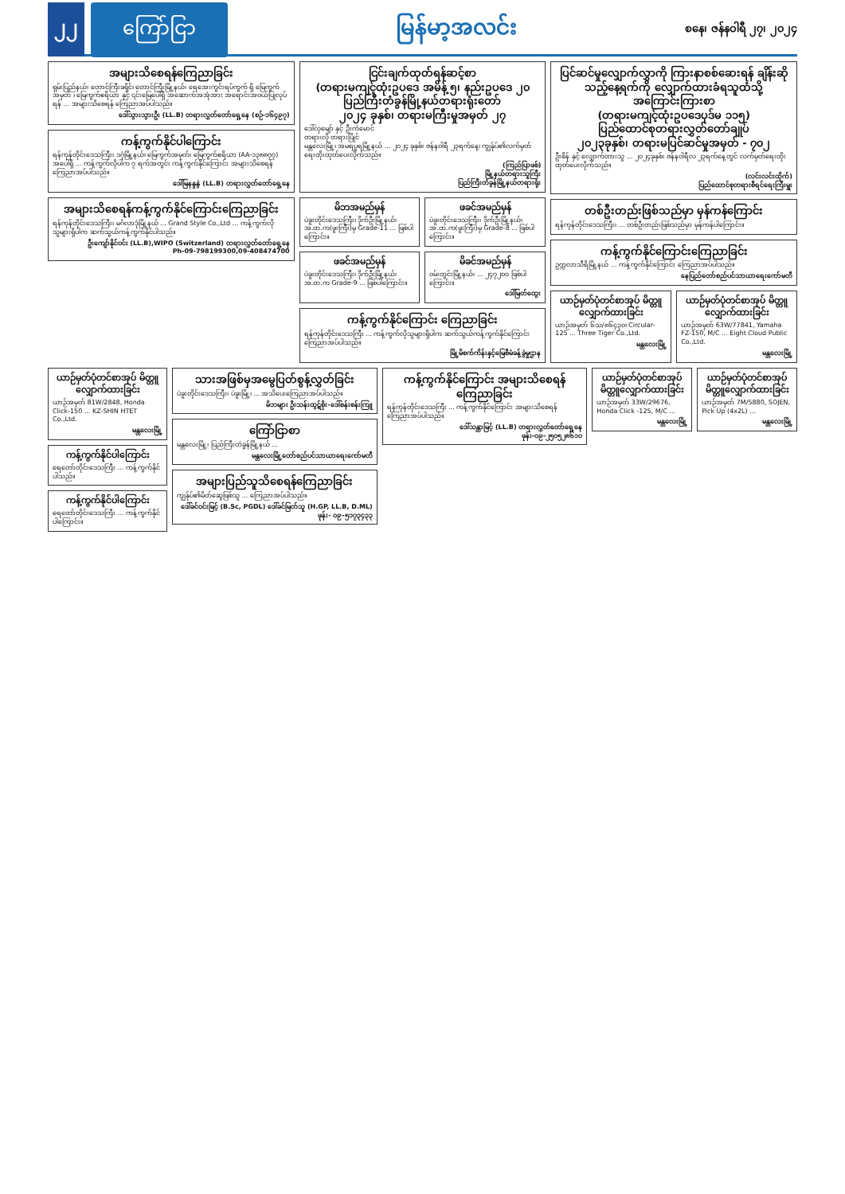၂၂ ကြော်ငြာ
မြန်မာ့အလင်း
စနေ၊ ဇန်နဝါရီ ၂၇၊ ၂၀၂၄
အများသိစေရန်ကြေညာခြင်း
ရှမ်းပြည်နယ်၊ တောင်ကြီးခရိုင်၊ တောင်ကြီးမြို့နယ်၊ ရေအေးကွင်းရပ်ကွက် ရှိ မြေကွက်အမှတ် ၊ မြေကွက်ဧရိယာ နှင့် ၎င်းမြေပေါ်ရှိ အဆောက်အအုံအား အရောင်းအဝယ်ပြုလုပ်ရန် ... အများသိစေရန် ကြေညာအပ်ပါသည်။
ဒေါ်သွားသွားဦး (LL.B) တရားလွှတ်တော်ရှေ့နေ (စဉ်-၁၆၄၉၇)
ကန့်ကွက်နိုင်ပါကြောင်း
ရန်ကုန်တိုင်းဒေသကြီး၊ ဒဂုံမြို့နယ်၊ မြေကွက်အမှတ်၊ မြေကွက်ဧရိယာ (AA-၁၃၈၈၇၇) အပေါ်ရှိ ... ကန့်ကွက်လိုပါက ၇ ရက်အတွင်း ကန့်ကွက်နိုင်ကြောင်း အများသိစေရန် ကြေညာအပ်ပါသည်။
ဒေါ်မြနန္ဒနွဲ (LL.B) တရားလွှတ်တော်ရှေ့နေ
အများသိစေရန်ကန့်ကွက်နိုင်ကြောင်းကြေညာခြင်း
ရန်ကုန်တိုင်းဒေသကြီး၊ မင်္ဂလာဒုံမြို့နယ် ... Grand Style Co.,Ltd ... ကန့်ကွက်လိုသူများရှိပါက ဆက်သွယ်ကန့်ကွက်နိုင်ပါသည်။
ဦးကျော်နိုင်ဝင်း (LL.B),WIPO (Switzerland) တရားလွှတ်တော်ရှေ့နေ
Ph-09-798199300,09-408474700
ငြင်းချက်ထုတ်ရန်ဆင့်စာ
(တရားမကျင့်ထုံးဥပဒေ အမိန့် ၅၊ နည်းဥပဒေ ၂၀
ပြည်ကြီးတံခွန်မြို့နယ်တရားရုံးတော်
၂၀၂၄ ခုနှစ်၊ တရားမကြီးမှုအမှတ် ၂၇
ဒေါ်လှမျော် နှင့် ဦးကံမောင်
တရားလို တရားပြိုင်
မန္တလေးမြို့၊ အမရပူရမြို့နယ် ... ၂၀၂၄ ခုနှစ်၊ ဇန်နဝါရီ ၂၃ရက်နေ့၊ ကျွန်ုပ်၏လက်မှတ်ရေးထိုးထုတ်ပေးလိုက်သည်။
(ကြည်ပြာဖစ်)
မြို့နယ်တရားသူကြီး
ပြည်ကြီးတံခွန်မြို့နယ်တရားရုံး
မိဘအမည်မှန်
ပဲခူးတိုင်းဒေသကြီး၊ ဒိုက်ဦးမြို့နယ်၊ အ.ထ.က(ဖူးကြီး)မှ Grade-11 ... ဖြစ်ပါကြောင်း။
ဖခင်အမည်မှန်
ပဲခူးတိုင်းဒေသကြီး၊ ဒိုက်ဦးမြို့နယ်၊ အ.ထ.က(ဖူးကြီး)မှ Grade-8 ... ဖြစ်ပါကြောင်း။
ဖခင်အမည်မှန်
ပဲခူးတိုင်းဒေသကြီး၊ ဒိုက်ဦးမြို့နယ်၊ အ.ထ.က Grade-9 ... ဖြစ်ပါကြောင်း။
မိခင်အမည်မှန်
ဝမ်းတွင်းမြို့နယ်၊ ... ၂၄၇၂၀၀ ဖြစ်ပါကြောင်း။
ဒေါ်မြတ်ထွေး
ကန့်ကွက်နိုင်ကြောင်း ကြေညာခြင်း
ရန်ကုန်တိုင်းဒေသကြီး ... ကန့်ကွက်လိုသူများရှိပါက ဆက်သွယ်ကန့်ကွက်နိုင်ကြောင်း ကြေညာအပ်ပါသည်။
မြို့မိစက်ကိန်းနှင့်မြေစီမံခန့်ခွဲမှုဌာန
ပြင်ဆင်မှုလျှောက်လွှာကို ကြားနာစစ်ဆေးရန် ချိန်းဆိုသည့်နေ့ရက်ကို လျှောက်ထားခံရသူထံသို့ အကြောင်းကြားစာ
(တရားမကျင့်ထုံးဥပဒေပုဒ်မ ၁၁၅)
ပြည်ထောင်စုတရားလွှတ်တော်ချုပ်
၂၀၂၃ခုနှစ်၊ တရားမပြင်ဆင်မှုအမှတ် - ၇၀၂
ဦးစိန် နှင့် လျှောက်ထားသူ ... ၂၀၂၄ခုနှစ်၊ ဇန်နဝါရီလ ၂၃ရက်နေ့တွင် လက်မှတ်ရေးထိုးထုတ်ပေးလိုက်သည်။
(လင်းလင်းထိုက်)
ပြည်ထောင်စုတရားစီရင်ရေးကြီးမှူး
တစ်ဦးတည်းဖြစ်သည်မှာ မှန်ကန်ကြောင်း
ရန်ကုန်တိုင်းဒေသကြီး၊ ... တစ်ဦးတည်းဖြစ်သည်မှာ မှန်ကန်ပါကြောင်း။
ကန့်ကွက်နိုင်ကြောင်းကြေညာခြင်း
ဥက္ကလာသီရိမြို့နယ် ... ကန့်ကွက်နိုင်ကြောင်း ကြေညာအပ်ပါသည်။
နေပြည်တော်စည်ပင်သာယာရေးကော်မတီ
ယာဉ်မှတ်ပုံတင်စာအုပ် မိတ္တူလျှောက်ထားခြင်း
ယာဉ်အမှတ် ၆သ/၈၆၄၃၀၊ Circular-125 ... Three Tiger Co.,Ltd.
မန္တလေးမြို့
ယာဉ်မှတ်ပုံတင်စာအုပ် မိတ္တူလျှောက်ထားခြင်း
ယာဉ်အမှတ် 63W/77841, Yamaha FZ-150, M/C ... Eight Cloud Public Co.,Ltd.
မန္တလေးမြို့
ယာဉ်မှတ်ပုံတင်စာအုပ် မိတ္တူလျှောက်ထားခြင်း
ယာဉ်အမှတ် 81W/2848, Honda Click-150 ... KZ-SHIN HTET Co.,Ltd.
မန္တလေးမြို့
ကန့်ကွက်နိုင်ပါကြောင်း
ရေတော်တိုင်းဒေသကြီး ... ကန့်ကွက်နိုင်ပါသည်။
ကန့်ကွက်နိုင်ပါကြောင်း
ရေတော်တိုင်းဒေသကြီး ... ကန့်ကွက်နိုင်ပါကြောင်း။
သားအဖြစ်မှအမွေပြတ်စွန့်လွှတ်ခြင်း
ပဲခူးတိုင်းဒေသကြီး၊ ပဲခူးမြို့၊ ... အသိပေးကြေညာအပ်ပါသည်။
မိဘများ ဦးသန်းထွဋ်စိုး-ဒေါ်စန်းစန်းကြူ
ကြော်ငြာစာ
မန္တလေးမြို့၊ ပြည်ကြီးတံခွန်မြို့နယ် ...
မန္တလေးမြို့တော်စည်ပင်သာယာရေးကော်မတီ
အများပြည်သူသိစေရန်ကြေညာခြင်း
ကျွန်ုပ်၏မိတ်ဆွေဖြစ်သူ ... ကြေညာအပ်ပါသည်။
ဒေါ်ခင်ဝင်းမြင့် (B.Sc, PGDL) ဒေါ်ခင်မြတ်သူ (H.GP, LL.B, D.ML)
ဖုန်း- ၀၉-၅၁၇၃၄၃၃
ကန့်ကွက်နိုင်ကြောင်း အများသိစေရန် ကြေညာခြင်း
ရန်ကုန်တိုင်းဒေသကြီး ... ကန့်ကွက်နိုင်ကြောင်း အများသိစေရန် ကြေညာအပ်ပါသည်။
ဒေါ်သန္တာမြင့် (LL.B) တရားလွှတ်တော်ရှေ့နေ
ဖုန်း-၀၉-၂၅၀၅၂၈၆၁၀
ယာဉ်မှတ်ပုံတင်စာအုပ် မိတ္တူလျှောက်ထားခြင်း
ယာဉ်အမှတ် 33W/29676, Honda Click -125, M/C ...
မန္တလေးမြို့
ယာဉ်မှတ်ပုံတင်စာအုပ် မိတ္တူလျှောက်ထားခြင်း
ယာဉ်အမှတ် 7M/5880, SOJEN, Pick Up (4x2L) ...
မန္တလေးမြို့